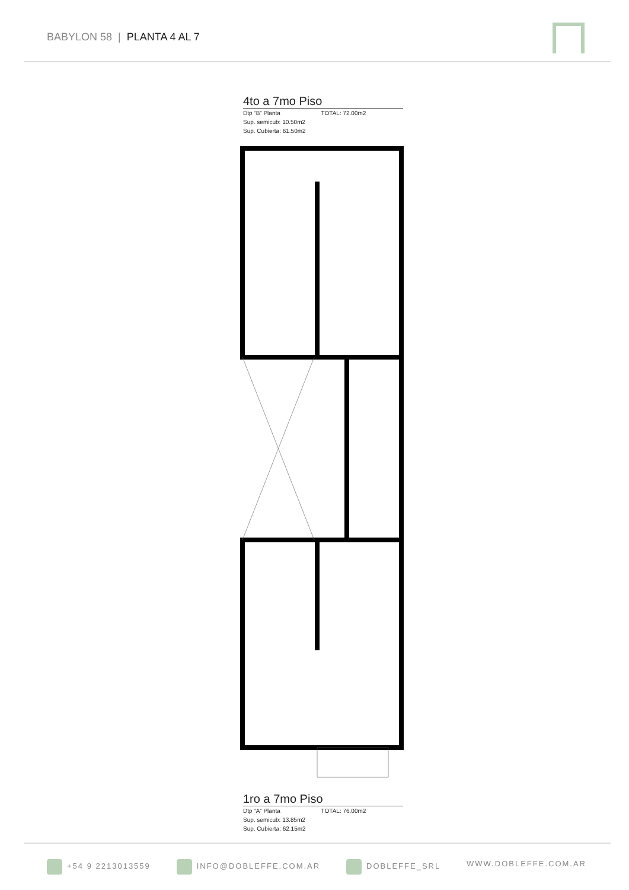BABYLON 58 | PLANTA 4 AL 7
4to a 7mo Piso
Dtp “B” Planta TOTAL: 72.00m2
Sup. semicub: 10.50m2
Sup. Cubierta: 61.50m2
1ro a 7mo Piso
Dtp “A” Planta TOTAL: 76.00m2
Sup. semicub: 13.85m2
Sup. Cubierta: 62.15m2
+54 9 2213013559 INFO@DOBLEFFE.COM.AR DOBLEFFE_SRL WWW.DOBLEFFE.COM.AR